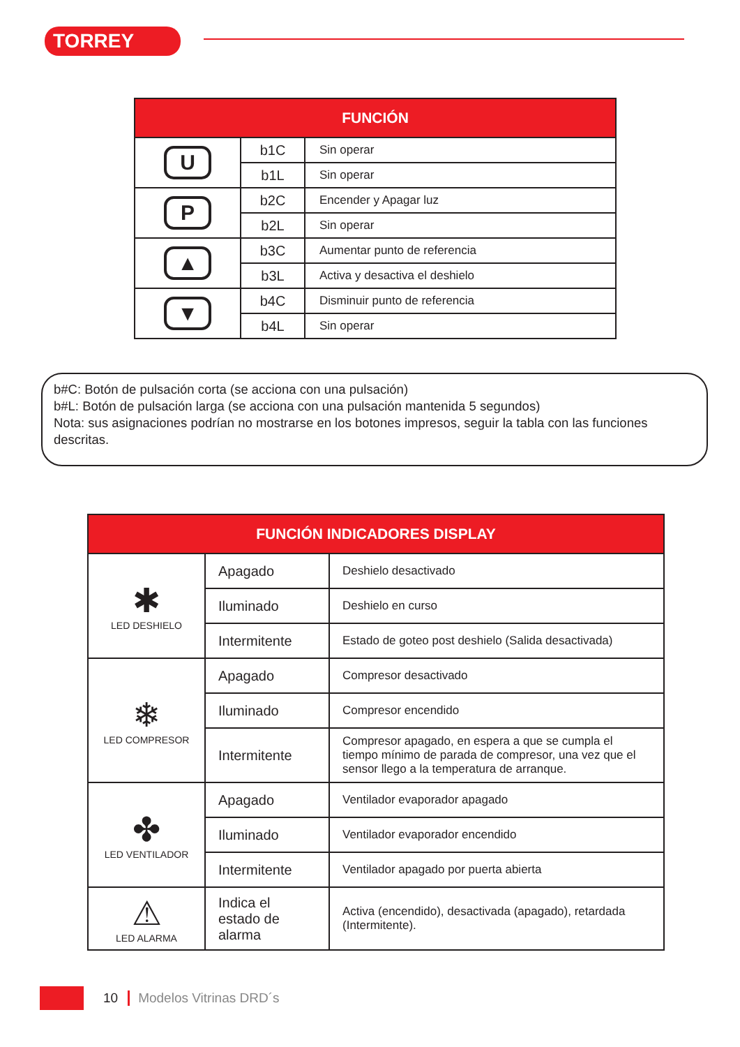TORREY
| FUNCIÓN | | |
| --- | --- | --- |
| U | b1C | Sin operar |
| | b1L | Sin operar |
| P | b2C | Encender y Apagar luz |
| | b2L | Sin operar |
| ▲ | b3C | Aumentar punto de referencia |
| | b3L | Activa y desactiva el deshielo |
| ▼ | b4C | Disminuir punto de referencia |
| | b4L | Sin operar |
b#C: Botón de pulsación corta (se acciona con una pulsación)
b#L: Botón de pulsación larga (se acciona con una pulsación mantenida 5 segundos)
Nota: sus asignaciones podrían no mostrarse en los botones impresos, seguir la tabla con las funciones descritas.
| FUNCIÓN INDICADORES DISPLAY | | |
| --- | --- | --- |
| ✱ LED DESHIELO | Apagado | Deshielo desactivado |
| | Iluminado | Deshielo en curso |
| | Intermitente | Estado de goteo post deshielo (Salida desactivada) |
| ❄ LED COMPRESOR | Apagado | Compresor desactivado |
| | Iluminado | Compresor encendido |
| | Intermitente | Compresor apagado, en espera a que se cumpla el tiempo mínimo de parada de compresor, una vez que el sensor llego a la temperatura de arranque. |
| ✤ LED VENTILADOR | Apagado | Ventilador evaporador apagado |
| | Iluminado | Ventilador evaporador encendido |
| | Intermitente | Ventilador apagado por puerta abierta |
| ⚠ LED ALARMA | Indica el estado de alarma | Activa (encendido), desactivada (apagado), retardada (Intermitente). |
10 Modelos Vitrinas DRD´s